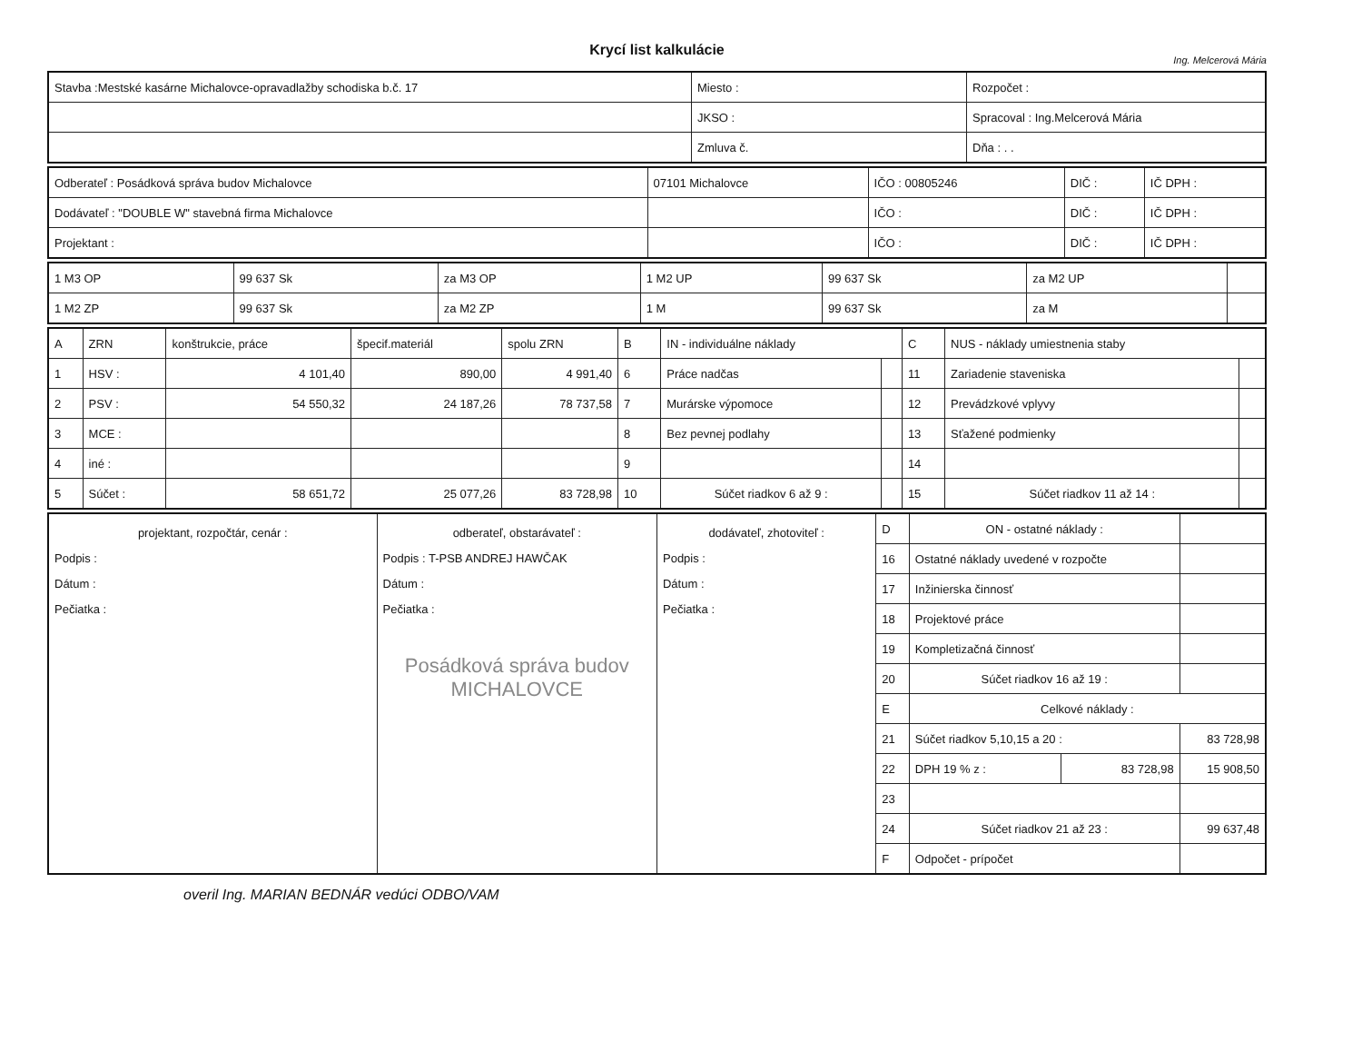Krycí list kalkulácie
Ing. Melcerová Mária
| Stavba :Mestské kasárne Michalovce-opravadlažby schodiska b.č. 17 | Miesto : | Rozpočet : |
| | JKSO : | Spracoval : Ing.Melcerová Mária |
| | Zmluva č. | Dňa : . . |
| Odberateľ : Posádková správa budov Michalovce | 07101 Michalovce | IČO : 00805246 | DIČ : | IČ DPH : |
| Dodávateľ : "DOUBLE W" stavebná firma Michalovce | | IČO : | DIČ : | IČ DPH : |
| Projektant : | | IČO : | DIČ : | IČ DPH : |
| 1 M3 OP | 99 637 Sk | za M3 OP | 1 M2 UP | 99 637 Sk | za M2 UP | |
| 1 M2 ZP | 99 637 Sk | za M2 ZP | 1 M | 99 637 Sk | za M | |
| A | ZRN | konštrukcie, práce | špecif.materiál | spolu ZRN | B | IN - individuálne náklady | | C | NUS - náklady umiestnenia staby | |
| --- | --- | --- | --- | --- | --- | --- | --- | --- | --- | --- |
| 1 | HSV : | 4 101,40 | 890,00 | 4 991,40 | 6 | Práce nadčas | | 11 | Zariadenie staveniska | |
| 2 | PSV : | 54 550,32 | 24 187,26 | 78 737,58 | 7 | Murárske výpomoce | | 12 | Prevádzkové vplyvy | |
| 3 | MCE : | | | | 8 | Bez pevnej podlahy | | 13 | Sťažené podmienky | |
| 4 | iné : | | | | 9 | | | 14 | | |
| 5 | Súčet : | 58 651,72 | 25 077,26 | 83 728,98 | 10 | Súčet riadkov 6 až 9 : | | 15 | Súčet riadkov 11 až 14 : | |
| projektant, rozpočtár, cenár : Podpis : Dátum : Pečiatka : | odberateľ, obstarávateľ : Podpis : T-PSB ANDREJ HAWČAK Dátum : Pečiatka : Posádková správa budov MICHALOVCE | dodávateľ, zhotoviteľ : Podpis : Dátum : Pečiatka : | D | ON - ostatné náklady : | | |
| | | | 16 | Ostatné náklady uvedené v rozpočte | | |
| | | | 17 | Inžinierska činnosť | | |
| | | | 18 | Projektové práce | | |
| | | | 19 | Kompletizačná činnosť | | |
| | | | 20 | Súčet riadkov 16 až 19 : | | |
| | | | E | Celkové náklady : | | |
| | | | 21 | Súčet riadkov 5,10,15 a 20 : | | 83 728,98 |
| | | | 22 | DPH 19 % z : | 83 728,98 | 15 908,50 |
| | | | 23 | | | |
| | | | 24 | Súčet riadkov 21 až 23 : | | 99 637,48 |
| | | | F | Odpočet - prípočet | | |
overil Ing. MARIAN BEDNÁR vedúci ODBO/VAM